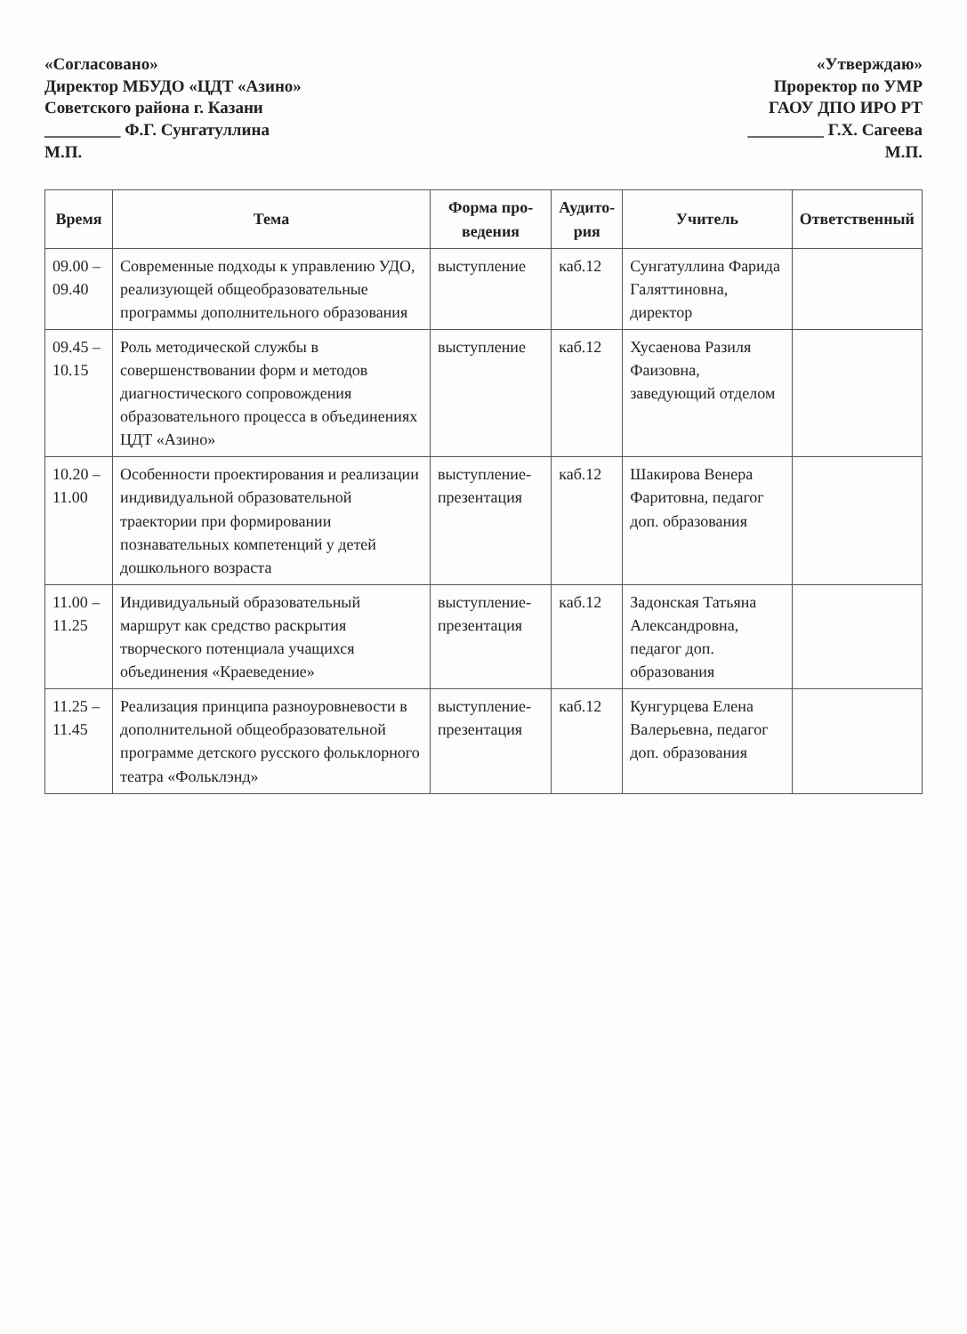«Согласовано»
Директор МБУДО «ЦДТ «Азино»
Советского района г. Казани
_________ Ф.Г. Сунгатуллина
М.П.
«Утверждаю»
Проректор по УМР
ГАОУ ДПО ИРО РТ
_________ Г.Х. Сагеева
М.П.
| Время | Тема | Форма про- ведения | Аудито- рия | Учитель | Ответственный |
| --- | --- | --- | --- | --- | --- |
| 09.00 – 09.40 | Современные подходы к управлению УДО, реализующей общеобразовательные программы дополнительного образования | выступление | каб.12 | Сунгатуллина Фарида Галяттиновна, директор | |
| 09.45 – 10.15 | Роль методической службы в совершенствовании форм и методов диагностического сопровождения образовательного процесса в объединениях ЦДТ «Азино» | выступление | каб.12 | Хусаенова Разиля Фаизовна, заведующий отделом | |
| 10.20 – 11.00 | Особенности проектирования и реализации индивидуальной образовательной траектории при формировании познавательных компетенций у детей дошкольного возраста | выступление-презентация | каб.12 | Шакирова Венера Фаритовна, педагог доп. образования | |
| 11.00 – 11.25 | Индивидуальный образовательный маршрут как средство раскрытия творческого потенциала учащихся объединения «Краеведение» | выступление-презентация | каб.12 | Задонская Татьяна Александровна, педагог доп. образования | |
| 11.25 – 11.45 | Реализация принципа разноуровневости в дополнительной общеобразовательной программе детского русского фольклорного театра «Фольклэнд» | выступление-презентация | каб.12 | Кунгурцева Елена Валерьевна, педагог доп. образования | |